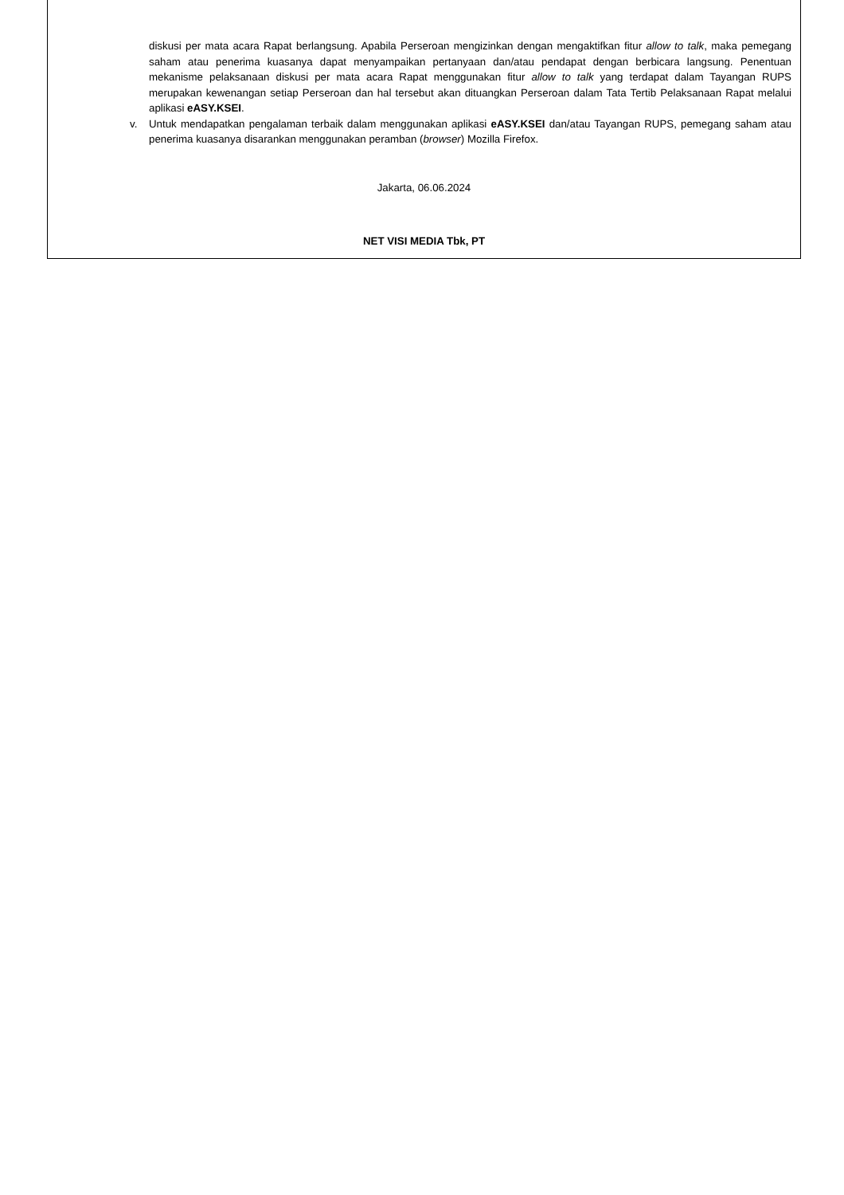diskusi per mata acara Rapat berlangsung. Apabila Perseroan mengizinkan dengan mengaktifkan fitur allow to talk, maka pemegang saham atau penerima kuasanya dapat menyampaikan pertanyaan dan/atau pendapat dengan berbicara langsung. Penentuan mekanisme pelaksanaan diskusi per mata acara Rapat menggunakan fitur allow to talk yang terdapat dalam Tayangan RUPS merupakan kewenangan setiap Perseroan dan hal tersebut akan dituangkan Perseroan dalam Tata Tertib Pelaksanaan Rapat melalui aplikasi eASY.KSEI.
v. Untuk mendapatkan pengalaman terbaik dalam menggunakan aplikasi eASY.KSEI dan/atau Tayangan RUPS, pemegang saham atau penerima kuasanya disarankan menggunakan peramban (browser) Mozilla Firefox.
Jakarta, 06.06.2024
NET VISI MEDIA Tbk, PT